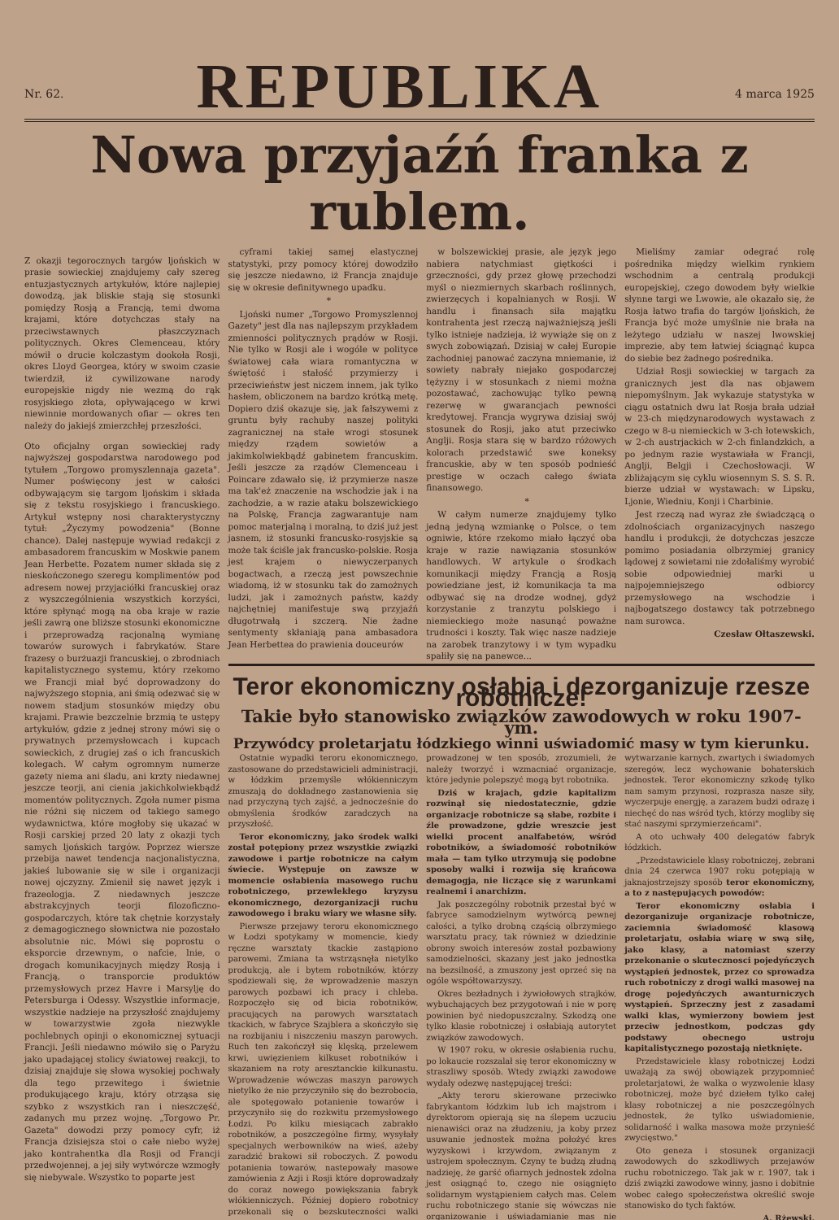Nr. 62.
REPUBLIKA
4 marca 1925
Nowa przyjaźń franka z rublem.
Z okazji tegorocznych targów ljońskich w prasie sowieckiej znajdujemy cały szereg entuzjastycznych artykułów, które najlepiej dowodzą, jak bliskie stają się stosunki pomiędzy Rosją a Francją, temi dwoma krajami, które dotychczas stały na przeciwstawnych płaszczyznach politycznych. Okres Clemenceau, który mówił o drucie kolczastym dookoła Rosji, okres Lloyd Georgea, który w swoim czasie twierdził, iż cywilizowane narody europejskie nigdy nie wezmą do rąk rosyjskiego złota, opływającego w krwi niewinnie mordowanych ofiar — okres ten należy do jakiejś zmierzchłej przeszłości.
Oto oficjalny organ sowieckiej rady najwyższej gospodarstwa narodowego pod tytułem „Torgowo promyszlennaja gazeta". Numer poświęcony jest w całości odbywającym się targom ljońskim i składa się z tekstu rosyjskiego i francuskiego. Artykuł wstępny nosi charakterystyczny tytuł: „Życzymy powodzenia" (Bonne chance). Dalej następuje wywiad redakcji z ambasadorem francuskim w Moskwie panem Jean Herbette. Pozatem numer składa się z nieskończonego szeregu komplimentów pod adresem nowej przyjaciółki francuskiej oraz z wyszczególnienia wszystkich korzyści, które spłynąć mogą na oba kraje w razie jeśli zawrą one bliższe stosunki ekonomiczne i przeprowadzą racjonalną wymianę towarów surowych i fabrykatów. Stare frazesy o burżuazji francuskiej, o zbrodniach kapitalistycznego systemu, który rzekomo we Francji miał być doprowadzony do najwyższego stopnia, ani śmią odezwać się w nowem stadjum stosunków między obu krajami. Prawie bezczelnie brzmią te ustępy artykułów, gdzie z jednej strony mówi się o prywatnych przemysłowcach i kupcach sowieckich, z drugiej zaś o ich francuskich kolegach. W całym ogromnym numerze gazety niema ani śladu, ani krzty niedawnej jeszcze teorji, ani cienia jakichkolwiekbądź momentów politycznych. Zgoła numer pisma nie różni się niczem od takiego samego wydawnictwa, które mogłoby się ukazać w Rosji carskiej przed 20 laty z okazji tych samych ljońskich targów. Poprzez wiersze przebija nawet tendencja nacjonalistyczna, jakieś lubowanie się w sile i organizacji nowej ojczyzny. Zmienił się nawet język i frazeologja. Z niedawnych jeszcze abstrakcyjnych teorji filozoficzno-gospodarczych, które tak chętnie korzystały z demagogicznego słownictwa nie pozostało absolutnie nic. Mówi się poprostu o eksporcie drzewnym, o nafcie, lnie, o drogach komunikacyjnych między Rosją i Francją, o transporcie produktów przemysłowych przez Havre i Marsylję do Petersburga i Odessy. Wszystkie informacje, wszystkie nadzieje na przyszłość znajdujemy w towarzystwie zgoła niezwykle pochlebnych opinji o ekonomicznej sytuacji Francji. Jeśli niedawno mówiło się o Paryżu jako upadającej stolicy światowej reakcji, to dzisiaj znajduje się słowa wysokiej pochwały dla tego przewitego i świetnie produkującego kraju, który otrząsa się szybko z wszystkich ran i nieszczęść, zadanych mu przez wojnę. „Torgowo Pr. Gazeta" dowodzi przy pomocy cyfr, iż Francja dzisiejsza stoi o całe niebo wyżej jako kontrahentka dla Rosji od Francji przedwojennej, a jej siły wytwórcze wzmogły się niebywale. Wszystko to poparte jest
cyframi takiej samej elastycznej statystyki, przy pomocy której dowodziło się jeszcze niedawno, iż Francja znajduje się w okresie definitywnego upadku.
*
Ljoński numer „Torgowo Promyszlennoj Gazety" jest dla nas najlepszym przykładem zmienności politycznych prądów w Rosji. Nie tylko w Rosji ale i wogóle w polityce światowej cała wiara romantyczna w świętość i stałość przymierzy i przeciwieństw jest niczem innem, jak tylko hasłem, obliczonem na bardzo krótką metę. Dopiero dziś okazuje się, jak fałszywemi z gruntu były rachuby naszej polityki zagranicznej na stałe wrogi stosunek między rządem sowietów a jakimkolwiekbądź gabinetem francuskim. Jeśli jeszcze za rządów Clemenceau i Poincare zdawało się, iż przymierze nasze ma tak'eż znaczenie na wschodzie jak i na zachodzie, a w razie ataku bolszewickiego na Polskę, Francja zagwarantuje nam pomoc materjalną i moralną, to dziś już jest jasnem, iż stosunki francusko-rosyjskie są może tak ściśle jak francusko-polskie. Rosja jest krajem o niewyczerpanych bogactwach, a rzeczą jest powszechnie wiadomą, iż w stosunku tak do zamożnych ludzi, jak i zamożnych państw, każdy najchętniej manifestuje swą przyjaźń długotrwałą i szczerą. Nie żadne sentymenty skłaniają pana ambasadora Jean Herbettea do prawienia douceurów
w bolszewickiej prasie, ale język jego nabiera natychmiast giętkości i grzeczności, gdy przez głowę przechodzi myśl o niezmiernych skarbach roślinnych, zwierzęcych i kopalnianych w Rosji. W handlu i finansach siła majątku kontrahenta jest rzeczą najważniejszą jeśli tylko istnieje nadzieja, iż wywiąże się on z swych zobowiązań. Dzisiaj w całej Europie zachodniej panować zaczyna mniemanie, iż sowiety nabrały niejako gospodarczej tężyzny i w stosunkach z niemi można pozostawać, zachowując tylko pewną rezerwę w gwarancjach pewności kredytowej. Francja wygrywa dzisiaj swój stosunek do Rosji, jako atut przeciwko Anglji. Rosja stara się w bardzo różowych kolorach przedstawić swe koneksy francuskie, aby w ten sposób podnieść prestige w oczach całego świata finansowego.
*
W całym numerze znajdujemy tylko jedną jedyną wzmiankę o Polsce, o tem ogniwie, które rzekomo miało łączyć oba kraje w razie nawiązania stosunków handlowych. W artykule o środkach komunikacji między Francją a Rosją powiedziane jest, iż komunikacja ta ma odbywać się na drodze wodnej, gdyż korzystanie z tranzytu polskiego i niemieckiego może nasunąć poważne trudności i koszty. Tak więc nasze nadzieje na zarobek tranzytowy i w tym wypadku spałiły się na panewce...
Mieliśmy zamiar odegrać rolę pośrednika między wielkim rynkiem wschodnim a centralą produkcji europejskiej, czego dowodem były wielkie słynne targi we Lwowie, ale okazało się, że Rosja łatwo trafia do targów ljońskich, że Francja być może umyślnie nie brała na leżytego udziału w naszej lwowskiej imprezie, aby tem łatwiej ściągnąć kupca do siebie bez żadnego pośrednika.
Udział Rosji sowieckiej w targach za granicznych jest dla nas objawem niepomyślnym. Jak wykazuje statystyka w ciągu ostatnich dwu lat Rosja brała udział w 23-ch międzynarodowych wystawach z czego w 8-u niemieckich w 3-ch łotewskich, w 2-ch austrjackich w 2-ch finlandzkich, a po jednym razie wystawiała w Francji, Anglji, Belgji i Czechosłowacji. W zbliżającym się cyklu wiosennym S. S. S. R. bierze udział w wystawach: w Lipsku, Ljonie, Wiedniu, Konji i Charbinie.
Jest rzeczą nad wyraz złe świadczącą o zdolnościach organizacyjnych naszego handlu i produkcji, że dotychczas jeszcze pomimo posiadania olbrzymiej granicy lądowej z sowietami nie zdołaliśmy wyrobić sobie odpowiedniej marki u najpojemniejszego odbiorcy przemysłowego na wschodzie i najbogatszego dostawcy tak potrzebnego nam surowca.
Czesław Ołtaszewski.
Teror ekonomiczny osłabia i dezorganizuje rzesze robotnicze!
Takie było stanowisko związków zawodowych w roku 1907-ym.
Przywódcy proletarjatu łódzkiego winni uświadomić masy w tym kierunku.
Ostatnie wypadki teroru ekonomicznego, zastosowane do przedstawicieli administracji, w łódzkim przemyśle włókienniczym zmuszają do dokładnego zastanowienia się nad przyczyną tych zajść, a jednocześnie do obmyślenia środków zaradczych na przyszłość.
Teror ekonomiczny, jako środek walki został potępiony przez wszystkie związki zawodowe i partje robotnicze na całym świecie. Występuje on zawsze w momencie osłabienia masowego ruchu robotniczego, przewlekłego kryzysu ekonomicznego, dezorganizacji ruchu zawodowego i braku wiary we własne siły.
Pierwsze przejawy teroru ekonomicznego w Łodzi spotykamy w momencie, kiedy ręczne warsztaty tkackie zastąpiono parowemi. Zmiana ta wstrząsnęła nietylko produkcją, ale i bytem robotników, którzy spodziewali się, że wprowadzenie maszyn parowych pozbawi ich pracy i chleba. Rozpoczęło się od bicia robotników, pracujących na parowych warsztatach tkackich, w fabryce Szajblera a skończyło się na rozbijaniu i niszczeniu maszyn parowych. Ruch ten zakończył się klęską, przelewem krwi, uwięzieniem kilkuset robotników i skazaniem na roty aresztanckie kilkunastu. Wprowadzenie wówczas maszyn parowych nietylko że nie przyczyniło się do bezrobocia, ale spotęgowało potanienie towarów i przyczyniło się do rozkwitu przemysłowego Łodzi. Po kilku miesiącach zabrakło robotników, a poszczególne firmy, wysyłały specjalnych werbowników na wieś, ażeby zaradzić brakowi sił roboczych. Z powodu potanienia towarów, nastepowały masowe zamówienia z Azji i Rosji które doprowadzały do coraz nowego powiększania fabryk włókienniczych. Później dopiero robotnicy przekonali się o bezskuteczności walki prowadzonej w ten sposób, zrozumieli, że należy tworzyć i wzmacniać organizacje, które jedynie polepszyć mogą byt robotnika.
Dziś w krajach, gdzie kapitalizm rozwinął się niedostatecznie, gdzie organizacje robotnicze są słabe, rozbite i źle prowadzone, gdzie wreszcie jest wielki procent analfabetów, wśród robotników, a świadomość robotników mała — tam tylko utrzymują się podobne sposoby walki i rozwija się krańcowa demagogja, nie liczące się z warunkami realnemi i anarchizm.
Jak poszczególny robotnik przestał być w fabryce samodzielnym wytwórcą pewnej całości, a tylko drobną cząścią olbrzymiego warsztatu pracy, tak również w dziedzinie obrony swoich interesów został pozbawiony samodzielności, skazany jest jako jednostka na bezsilność, a zmuszony jest oprzeć się na ogóle współtowarzyszy.
Okres bezładnych i żywiołowych strajków, wybuchających bez przygotowań i nie w porę powinien być niedopuszczalny. Szkodzą one tylko klasie robotniczej i osłabiają autorytet związków zawodowych.
W 1907 roku, w okresie osłabienia ruchu, po lokaucie rozszalał się teror ekonomiczny w straszliwy sposób. Wtedy związki zawodowe wydały odezwę następującej treści:
„Akty teroru skierowane przeciwko fabrykantom łódzkim lub ich majstrom i dyrektorom opierają się na ślepem uczuciu nienawiści oraz na złudzeniu, ja koby przez usuwanie jednostek można położyć kres wyzyskowi i krzywdom, związanym z ustrojem społecznym. Czyny te budzą złudną nadzieję, że garść ofiarnych jednostek zdolna jest osiągnąć to, czego nie osiągnięto solidarnym wystąpieniem całych mas. Celem ruchu robotniczego stanie się wówczas nie organizowanie i uświadamianie mas nie wytwarzanie karnych, zwartych i świadomych szeregów, lecz wychowanie bohaterskich jednostek. Teror ekonomiczny szkodę tylko nam samym przynosi, rozprasza nasze siły, wyczerpuje energję, a zarazem budzi odrazę i niechęć do nas wśród tych, którzy mogliby się stać naszymi sprzymierzeńcami".
A oto uchwały 400 delegatów fabryk łódzkich.
„Przedstawiciele klasy robotniczej, zebrani dnia 24 czerwca 1907 roku potępiają w jaknajostrzejszy sposób teror ekonomiczny, a to z następujących powodów:
Teror ekonomiczny osłabia i dezorganizuje organizacje robotnicze, zaciemnia świadomość klasową proletarjatu, osłabia wiarę w swą siłę, jako klasy, a natomiast szerzy przekonanie o skutecznosci pojedyńczych wystąpień jednostek, przez co sprowadza ruch robotniczy z drogi walki masowej na drogę pojedyńczych awanturniczych wystąpień. Sprzeczny jest z zasadami walki klas, wymierzony bowiem jest przeciw jednostkom, podczas gdy podstawy obecnego ustroju kapitalistycznego pozostają nietknięte.
Przedstawiciele klasy robotniczej Łodzi uważają za swój obowiązek przypomnieć proletarjatowi, że walka o wyzwolenie klasy robotniczej, może być dziełem tylko całej klasy robotniczej a nie poszczególnych jednostek, że tylko uświadomienie, solidarność i walka masowa może przynieść zwycięstwo."
Oto geneza i stosunek organizacji zawodowych do szkodliwych przejawów ruchu robotniczego. Tak jak w r. 1907, tak i dziś związki zawodowe winny, jasno i dobitnie wobec całego społeczeństwa określić swoje stanowisko do tych faktów.
A. Rżewski.